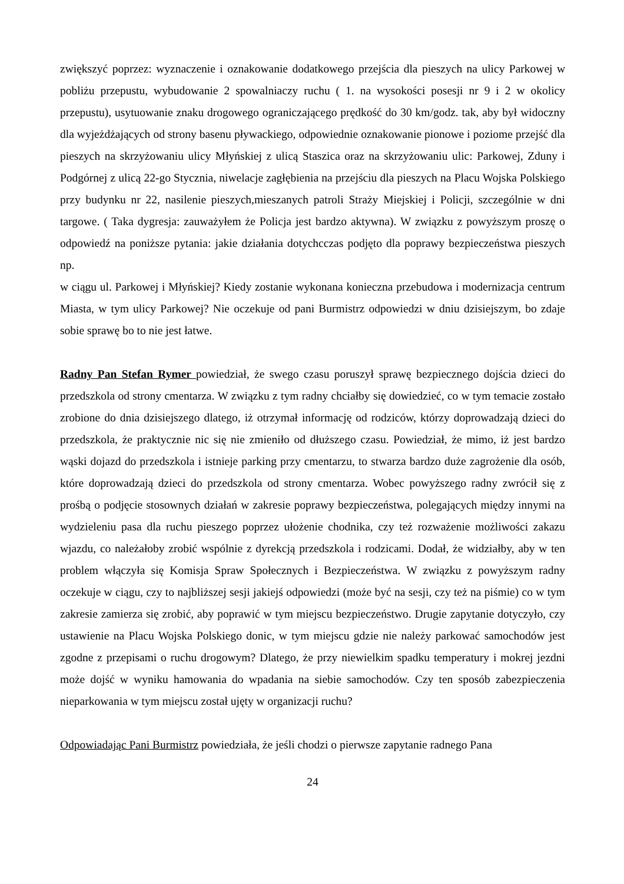zwiększyć poprzez: wyznaczenie i oznakowanie dodatkowego przejścia dla pieszych na ulicy Parkowej w pobliżu przepustu, wybudowanie 2 spowalniaczy ruchu ( 1. na wysokości posesji nr 9 i 2 w okolicy przepustu), usytuowanie znaku drogowego ograniczającego prędkość do 30 km/godz. tak, aby był widoczny dla wyjeżdżających od strony basenu pływackiego, odpowiednie oznakowanie pionowe i poziome przejść dla pieszych na skrzyżowaniu ulicy Młyńskiej z ulicą Staszica oraz na skrzyżowaniu ulic: Parkowej, Zduny i Podgórnej z ulicą 22-go Stycznia, niwelacje zagłębienia na przejściu dla pieszych na Placu Wojska Polskiego przy budynku nr 22, nasilenie pieszych,mieszanych patroli Straży Miejskiej i Policji, szczególnie w dni targowe. ( Taka dygresja: zauważyłem że Policja jest bardzo aktywna). W związku z powyższym proszę o odpowiedź na poniższe pytania: jakie działania dotychcczas podjęto dla poprawy bezpieczeństwa pieszych np.
w ciągu ul. Parkowej i Młyńskiej? Kiedy zostanie wykonana konieczna przebudowa i modernizacja centrum Miasta, w tym ulicy Parkowej? Nie oczekuje od pani Burmistrz odpowiedzi w dniu dzisiejszym, bo zdaje sobie sprawę bo to nie jest łatwe.
Radny Pan Stefan Rymer powiedział, że swego czasu poruszył sprawę bezpiecznego dojścia dzieci do przedszkola od strony cmentarza. W związku z tym radny chciałby się dowiedzieć, co w tym temacie zostało zrobione do dnia dzisiejszego dlatego, iż otrzymał informację od rodziców, którzy doprowadzają dzieci do przedszkola, że praktycznie nic się nie zmieniło od dłuższego czasu. Powiedział, że mimo, iż jest bardzo wąski dojazd do przedszkola i istnieje parking przy cmentarzu, to stwarza bardzo duże zagrożenie dla osób, które doprowadzają dzieci do przedszkola od strony cmentarza. Wobec powyższego radny zwrócił się z prośbą o podjęcie stosownych działań w zakresie poprawy bezpieczeństwa, polegających między innymi na wydzieleniu pasa dla ruchu pieszego poprzez ułożenie chodnika, czy też rozważenie możliwości zakazu wjazdu, co należałoby zrobić wspólnie z dyrekcją przedszkola i rodzicami. Dodał, że widziałby, aby w ten problem włączyła się Komisja Spraw Społecznych i Bezpieczeństwa. W związku z powyższym radny oczekuje w ciągu, czy to najbliższej sesji jakiejś odpowiedzi (może być na sesji, czy też na piśmie) co w tym zakresie zamierza się zrobić, aby poprawić w tym miejscu bezpieczeństwo. Drugie zapytanie dotyczyło, czy ustawienie na Placu Wojska Polskiego donic, w tym miejscu gdzie nie należy parkować samochodów jest zgodne z przepisami o ruchu drogowym? Dlatego, że przy niewielkim spadku temperatury i mokrej jezdni może dojść w wyniku hamowania do wpadania na siebie samochodów. Czy ten sposób zabezpieczenia nieparkowania w tym miejscu został ujęty w organizacji ruchu?
Odpowiadając Pani Burmistrz powiedziała, że jeśli chodzi o pierwsze zapytanie radnego Pana
24